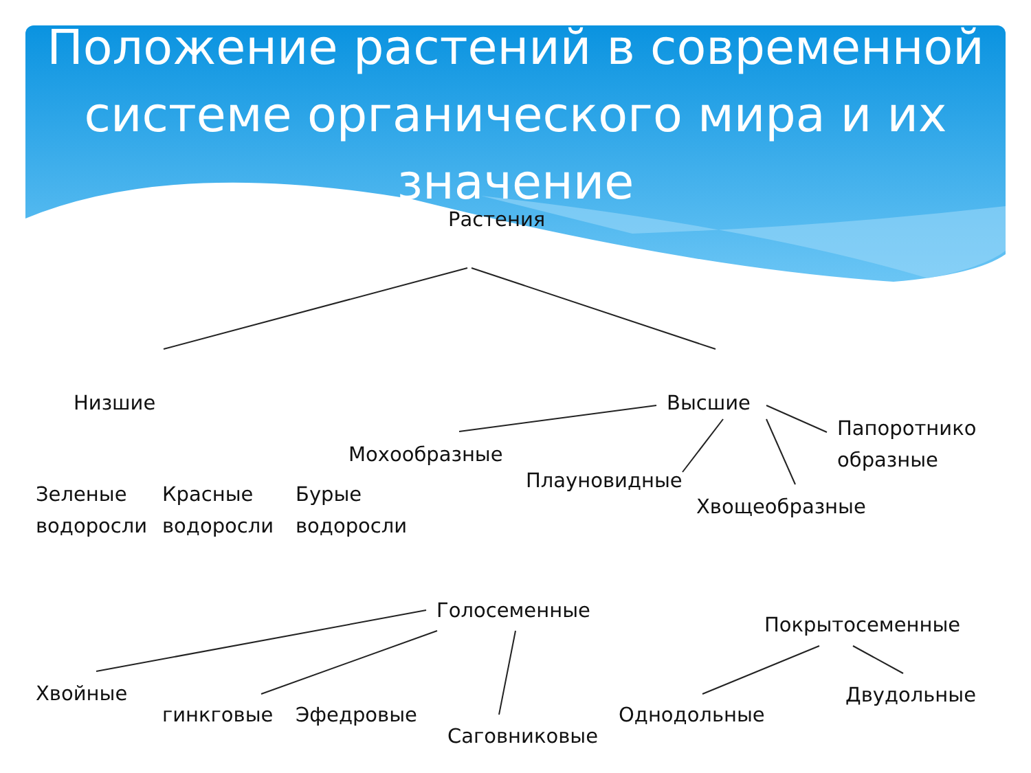Положение растений в современной системе органического мира и их значение
Растения
Низшие Высшие
Папоротнико
образные
Мохообразные
Плауновидные
Хвощеобразные
Зеленые
водоросли
Красные
водоросли
Бурые
водоросли
Голосеменные
Покрытосеменные
Хвойные
гинкговые Эфедровые
Саговниковые
Однодольные
Двудольные